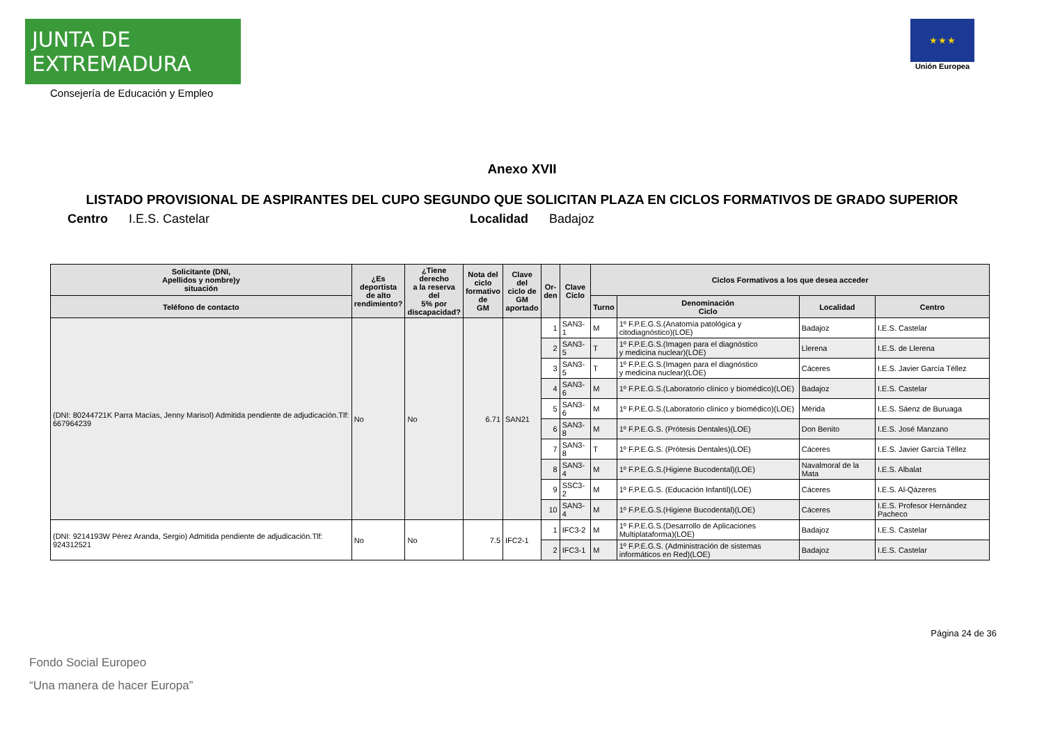JUNTA DE EXTREMADURA
Consejería de Educación y Empleo
★ ★ ★
Unión Europea
Anexo XVII
LISTADO PROVISIONAL DE ASPIRANTES DEL CUPO SEGUNDO QUE SOLICITAN PLAZA EN CICLOS FORMATIVOS DE GRADO SUPERIOR
Centro I.E.S. Castelar Localidad Badajoz
| Solicitante (DNI, Apellidos y nombre)y situación | ¿Es deportista de alto rendimiento? | ¿Tiene derecho a la reserva del 5% por discapacidad? | Nota del ciclo formativo de GM | Clave del ciclo de GM aportado | Or- den | Clave Ciclo | Ciclos Formativos a los que desea acceder | | | |
| --- | --- | --- | --- | --- | --- | --- | --- | --- | --- | --- |
| Teléfono de contacto | | | | | | | Turno | Denominación Ciclo | Localidad | Centro |
| (DNI: 80244721K Parra Macías, Jenny Marisol) Admitida pendiente de adjudicación.Tlf: 667964239 | No | No | 6.71 | SAN21 | 1 | SAN3-1 | M | 1º F.P.E.G.S.(Anatomía patológica y citodiagnóstico)(LOE) | Badajoz | I.E.S. Castelar |
| | | | | | 2 | SAN3-5 | T | 1º F.P.E.G.S.(Imagen para el diagnóstico y medicina nuclear)(LOE) | Llerena | I.E.S. de Llerena |
| | | | | | 3 | SAN3-5 | T | 1º F.P.E.G.S.(Imagen para el diagnóstico y medicina nuclear)(LOE) | Cáceres | I.E.S. Javier García Téllez |
| | | | | | 4 | SAN3-6 | M | 1º F.P.E.G.S.(Laboratorio clínico y biomédico)(LOE) | Badajoz | I.E.S. Castelar |
| | | | | | 5 | SAN3-6 | M | 1º F.P.E.G.S.(Laboratorio clínico y biomédico)(LOE) | Mérida | I.E.S. Sáenz de Buruaga |
| | | | | | 6 | SAN3-8 | M | 1º F.P.E.G.S. (Prótesis Dentales)(LOE) | Don Benito | I.E.S. José Manzano |
| | | | | | 7 | SAN3-8 | T | 1º F.P.E.G.S. (Prótesis Dentales)(LOE) | Cáceres | I.E.S. Javier García Téllez |
| | | | | | 8 | SAN3-4 | M | 1º F.P.E.G.S.(Higiene Bucodental)(LOE) | Navalmoral de la Mata | I.E.S. Albalat |
| | | | | | 9 | SSC3-2 | M | 1º F.P.E.G.S. (Educación Infantil)(LOE) | Cáceres | I.E.S. Al-Qázeres |
| | | | | | 10 | SAN3-4 | M | 1º F.P.E.G.S.(Higiene Bucodental)(LOE) | Cáceres | I.E.S. Profesor Hernández Pacheco |
| (DNI: 9214193W Pérez Aranda, Sergio) Admitida pendiente de adjudicación.Tlf: 924312521 | No | No | 7.5 | IFC2-1 | 1 | IFC3-2 | M | 1º F.P.E.G.S.(Desarrollo de Aplicaciones Multiplataforma)(LOE) | Badajoz | I.E.S. Castelar |
| | | | | | 2 | IFC3-1 | M | 1º F.P.E.G.S. (Administración de sistemas informáticos en Red)(LOE) | Badajoz | I.E.S. Castelar |
Página 24 de 36
Fondo Social Europeo
“Una manera de hacer Europa”